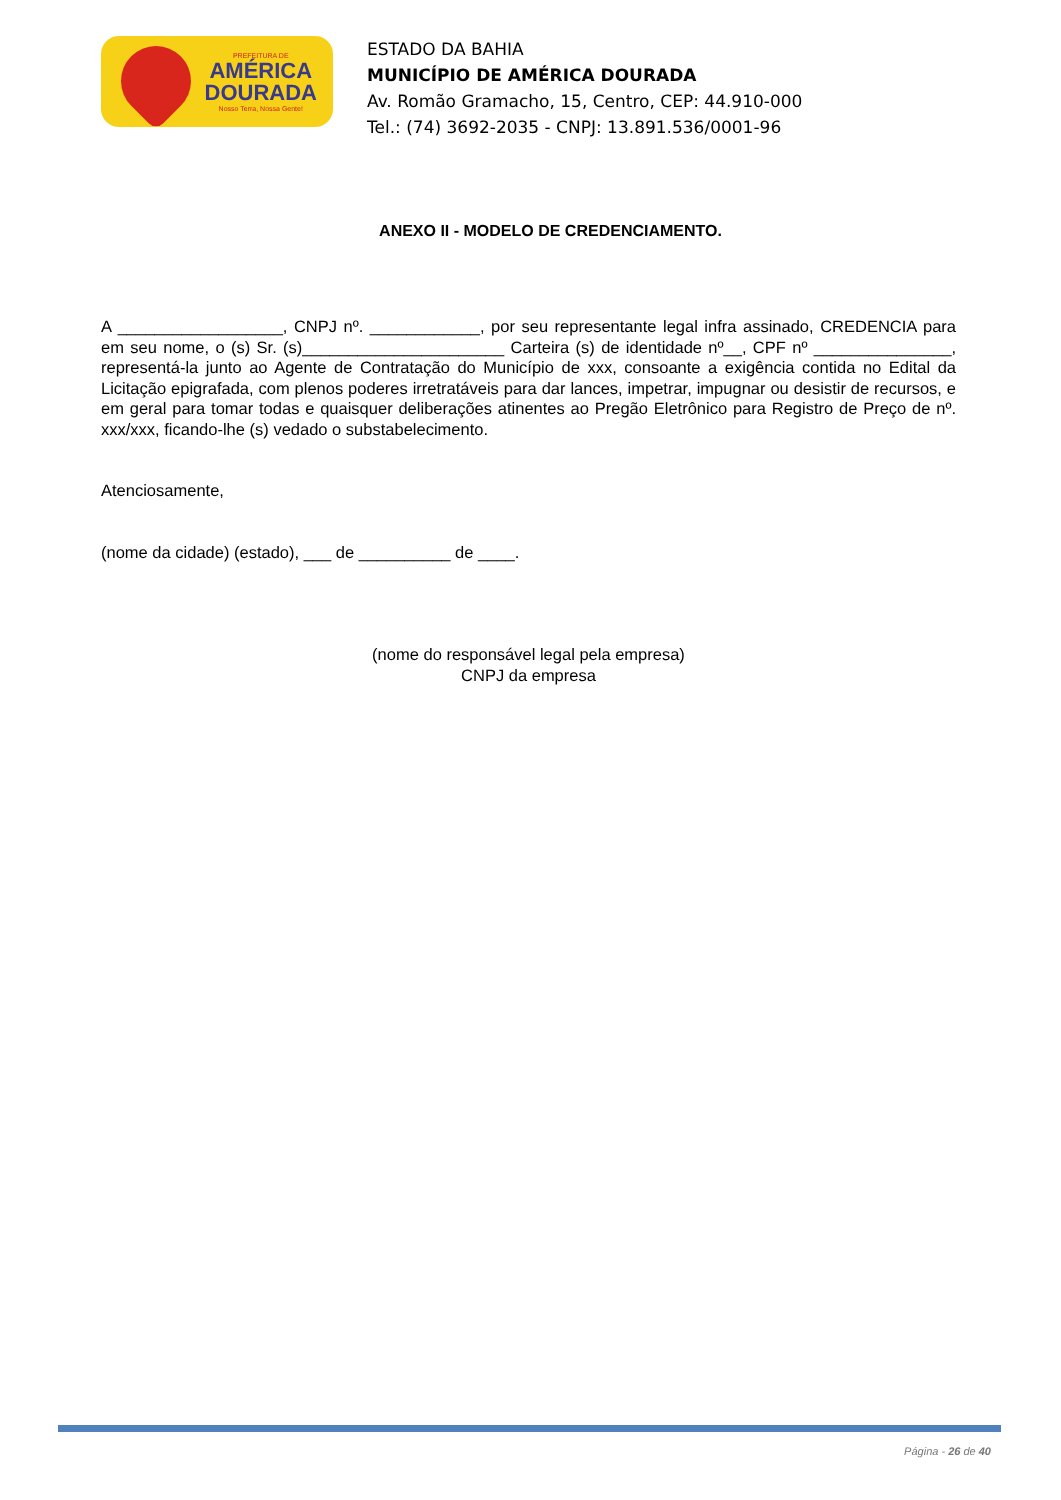PREFEITURA DE
AMÉRICA
DOURADA
Nosso Terra, Nossa Gente!
ESTADO DA BAHIA
MUNICÍPIO DE AMÉRICA DOURADA
Av. Romão Gramacho, 15, Centro, CEP: 44.910-000
Tel.: (74) 3692-2035 - CNPJ: 13.891.536/0001-96
ANEXO II - MODELO DE CREDENCIAMENTO.
A __________________, CNPJ nº. ____________, por seu representante legal infra assinado, CREDENCIA para em seu nome, o (s) Sr. (s)______________________ Carteira (s) de identidade nº__, CPF nº _______________, representá-la junto ao Agente de Contratação do Município de xxx, consoante a exigência contida no Edital da Licitação epigrafada, com plenos poderes irretratáveis para dar lances, impetrar, impugnar ou desistir de recursos, e em geral para tomar todas e quaisquer deliberações atinentes ao Pregão Eletrônico para Registro de Preço de nº. xxx/xxx, ficando-lhe (s) vedado o substabelecimento.
Atenciosamente,
(nome da cidade) (estado), ___ de __________ de ____.
(nome do responsável legal pela empresa)
CNPJ da empresa
Página - 26 de 40